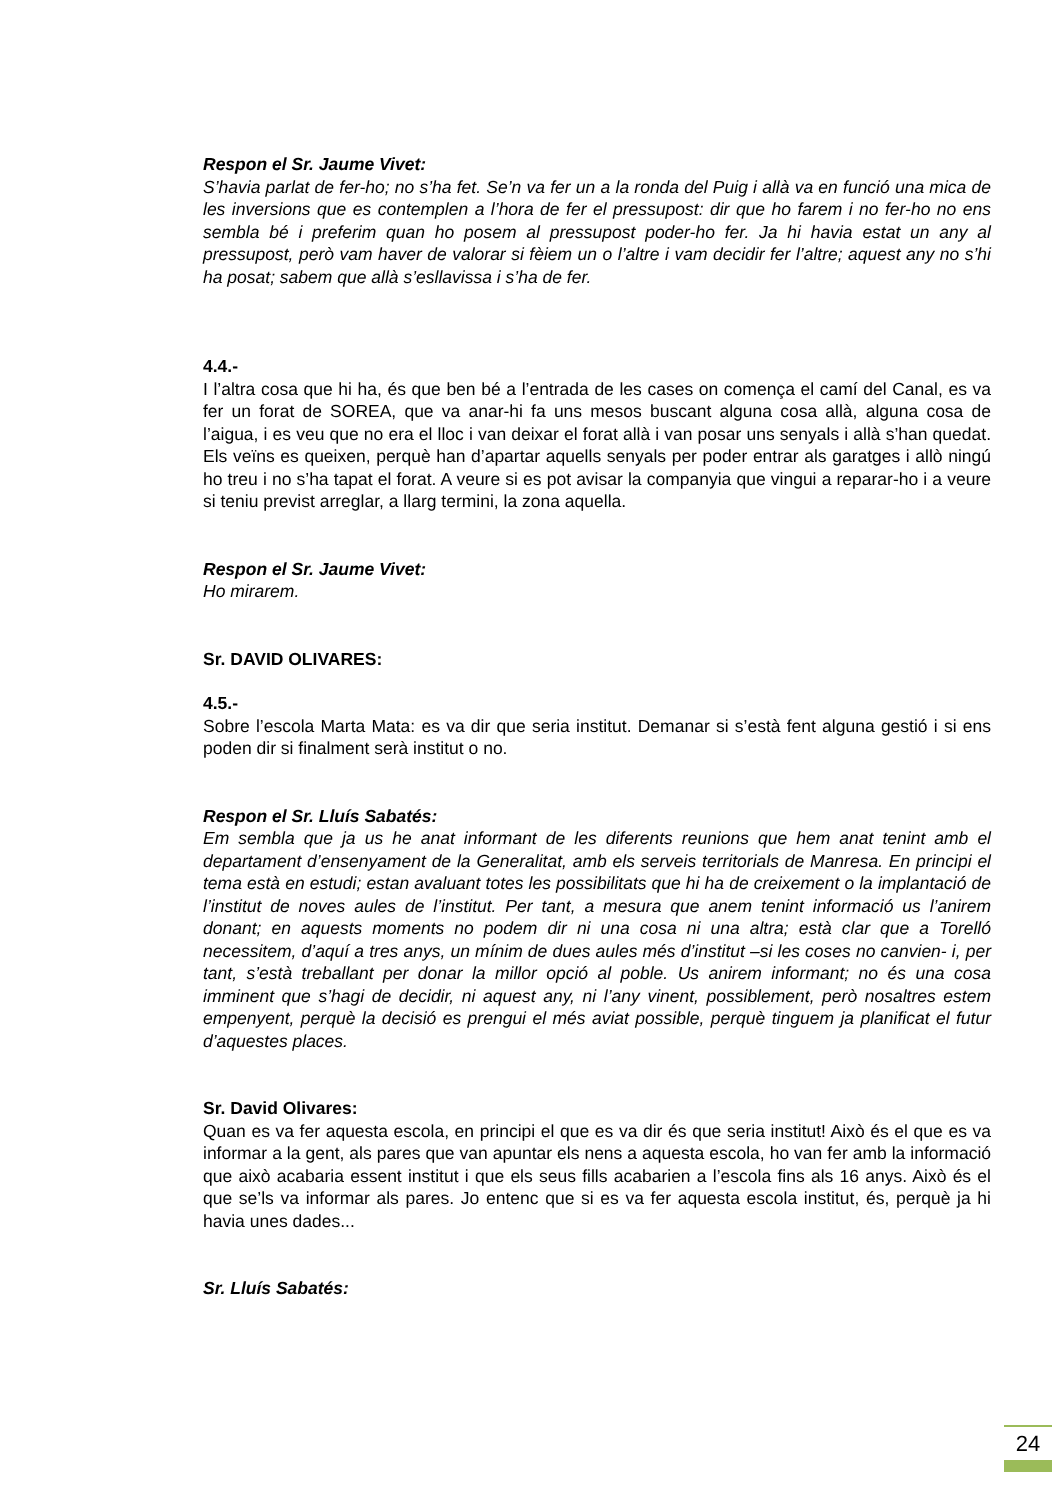Respon el Sr. Jaume Vivet:
S’havia parlat de fer-ho; no s’ha fet. Se’n va fer un a la ronda del Puig i allà va en funció una mica de les inversions que es contemplen a l’hora de fer el pressupost: dir que ho farem i no fer-ho no ens sembla bé i preferim quan ho posem al pressupost poder-ho fer. Ja hi havia estat un any al pressupost, però vam haver de valorar si fèiem un o l’altre i vam decidir fer l’altre; aquest any no s’hi ha posat; sabem que allà s’esllavissa i s’ha de fer.
4.4.-
I l’altra cosa que hi ha, és que ben bé a l’entrada de les cases on comença el camí del Canal, es va fer un forat de SOREA, que va anar-hi fa uns mesos buscant alguna cosa allà, alguna cosa de l’aigua, i es veu que no era el lloc i van deixar el forat allà i van posar uns senyals i allà s’han quedat. Els veïns es queixen, perquè han d’apartar aquells senyals per poder entrar als garatges i allò ningú ho treu i no s’ha tapat el forat. A veure si es pot avisar la companyia que vingui a reparar-ho i a veure si teniu previst arreglar, a llarg termini, la zona aquella.
Respon el Sr. Jaume Vivet:
Ho mirarem.
Sr. DAVID OLIVARES:
4.5.-
Sobre l’escola Marta Mata: es va dir que seria institut. Demanar si s’està fent alguna gestió i si ens poden dir si finalment serà institut o no.
Respon el Sr. Lluís Sabatés:
Em sembla que ja us he anat informant de les diferents reunions que hem anat tenint amb el departament d’ensenyament de la Generalitat, amb els serveis territorials de Manresa. En principi el tema està en estudi; estan avaluant totes les possibilitats que hi ha de creixement o la implantació de l’institut de noves aules de l’institut. Per tant, a mesura que anem tenint informació us l’anirem donant; en aquests moments no podem dir ni una cosa ni una altra; està clar que a Torelló necessitem, d’aquí a tres anys, un mínim de dues aules més d’institut –si les coses no canvien- i, per tant, s’està treballant per donar la millor opció al poble. Us anirem informant; no és una cosa imminent que s’hagi de decidir, ni aquest any, ni l’any vinent, possiblement, però nosaltres estem empenyent, perquè la decisió es prengui el més aviat possible, perquè tinguem ja planificat el futur d’aquestes places.
Sr. David Olivares:
Quan es va fer aquesta escola, en principi el que es va dir és que seria institut! Això és el que es va informar a la gent, als pares que van apuntar els nens a aquesta escola, ho van fer amb la informació que això acabaria essent institut i que els seus fills acabarien a l’escola fins als 16 anys. Això és el que se’ls va informar als pares. Jo entenc que si es va fer aquesta escola institut, és, perquè ja hi havia unes dades...
Sr. Lluís Sabatés:
24